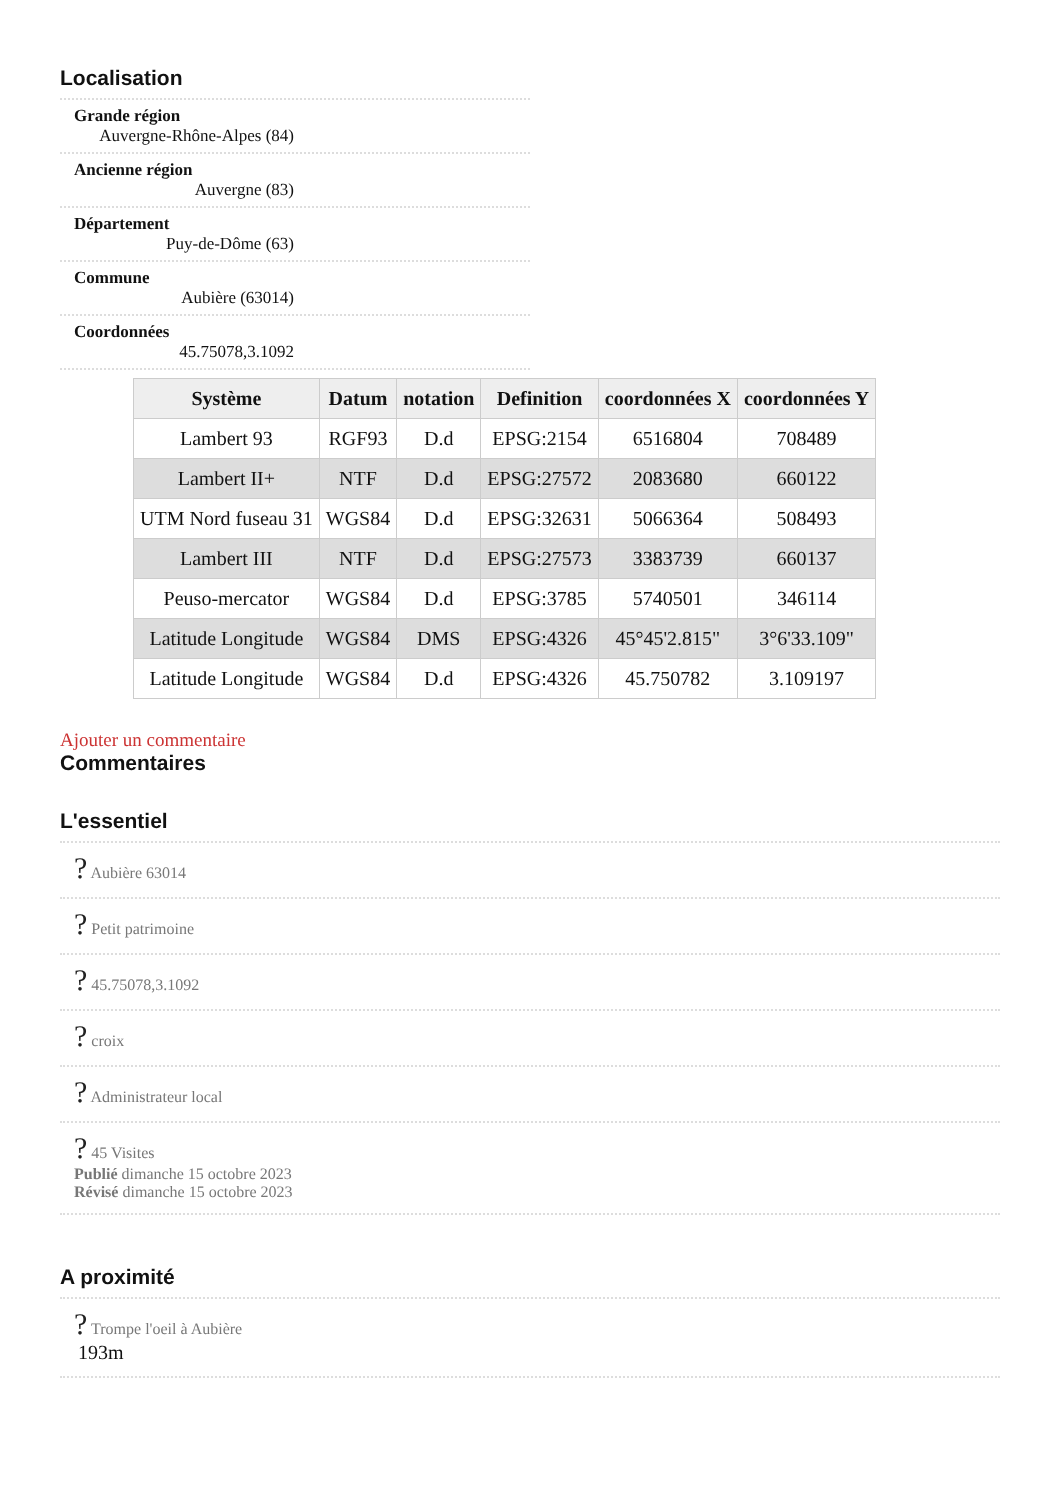Localisation
Grande région
Auvergne-Rhône-Alpes (84)
Ancienne région
Auvergne (83)
Département
Puy-de-Dôme (63)
Commune
Aubière (63014)
Coordonnées
45.75078,3.1092
| Système | Datum | notation | Definition | coordonnées X | coordonnées Y |
| --- | --- | --- | --- | --- | --- |
| Lambert 93 | RGF93 | D.d | EPSG:2154 | 6516804 | 708489 |
| Lambert II+ | NTF | D.d | EPSG:27572 | 2083680 | 660122 |
| UTM Nord fuseau 31 | WGS84 | D.d | EPSG:32631 | 5066364 | 508493 |
| Lambert III | NTF | D.d | EPSG:27573 | 3383739 | 660137 |
| Peuso-mercator | WGS84 | D.d | EPSG:3785 | 5740501 | 346114 |
| Latitude Longitude | WGS84 | DMS | EPSG:4326 | 45°45'2.815" | 3°6'33.109" |
| Latitude Longitude | WGS84 | D.d | EPSG:4326 | 45.750782 | 3.109197 |
Ajouter un commentaire
Commentaires
L'essentiel
? Aubière 63014
? Petit patrimoine
? 45.75078,3.1092
? croix
? Administrateur local
? 45 Visites
Publié dimanche 15 octobre 2023
Révisé dimanche 15 octobre 2023
A proximité
? Trompe l'oeil à Aubière
193m